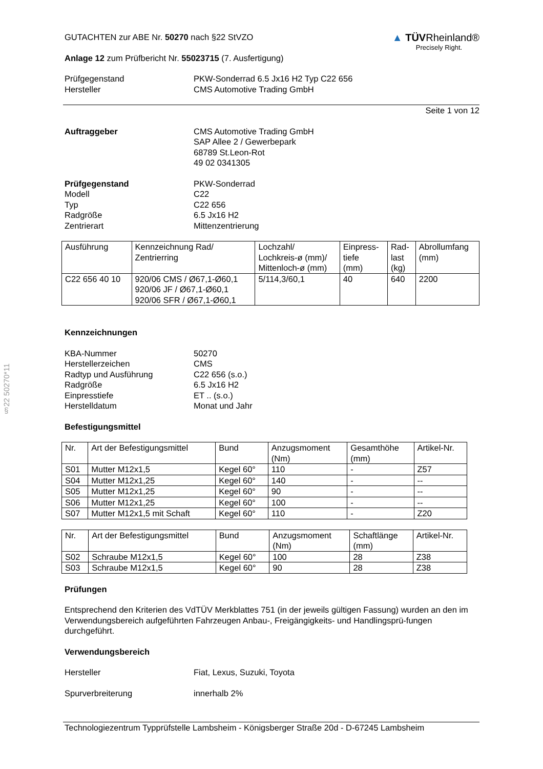§22 50270*11
▲ TÜV Rheinland®
Precisely Right.
GUTACHTEN zur ABE Nr. 50270 nach §22 StVZO
Anlage 12 zum Prüfbericht Nr. 55023715 (7. Ausfertigung)
Prüfgegenstand
Hersteller
PKW-Sonderrad 6.5 Jx16 H2 Typ C22 656
CMS Automotive Trading GmbH
Seite 1 von 12
Auftraggeber CMS Automotive Trading GmbH
SAP Allee 2 / Gewerbepark
68789 St.Leon-Rot
49 02 0341305
Prüfgegenstand
Modell
Typ
Radgröße
Zentrierart
PKW-Sonderrad
C22
C22 656
6.5 Jx16 H2
Mittenzentrierung
| Ausführung | Kennzeichnung Rad/ Zentrierring | Lochzahl/ Lochkreis-ø (mm)/ Mittenloch-ø (mm) | Einpress- tiefe (mm) | Rad- last (kg) | Abrollumfang (mm) |
| C22 656 40 10 | 920/06 CMS / Ø67,1-Ø60,1 920/06 JF / Ø67,1-Ø60,1 920/06 SFR / Ø67,1-Ø60,1 | 5/114,3/60,1 | 40 | 640 | 2200 |
Kennzeichnungen
KBA-Nummer
Herstellerzeichen
Radtyp und Ausführung
Radgröße
Einpresstiefe
Herstelldatum
50270
CMS
C22 656 (s.o.)
6.5 Jx16 H2
ET .. (s.o.)
Monat und Jahr
Befestigungsmittel
| Nr. | Art der Befestigungsmittel | Bund | Anzugsmoment (Nm) | Gesamthöhe (mm) | Artikel-Nr. |
| S01 | Mutter M12x1,5 | Kegel 60° | 110 | - | Z57 |
| S04 | Mutter M12x1,25 | Kegel 60° | 140 | - | -- |
| S05 | Mutter M12x1,25 | Kegel 60° | 90 | - | -- |
| S06 | Mutter M12x1,25 | Kegel 60° | 100 | - | -- |
| S07 | Mutter M12x1,5 mit Schaft | Kegel 60° | 110 | - | Z20 |
| Nr. | Art der Befestigungsmittel | Bund | Anzugsmoment (Nm) | Schaftlänge (mm) | Artikel-Nr. |
| S02 | Schraube M12x1,5 | Kegel 60° | 100 | 28 | Z38 |
| S03 | Schraube M12x1,5 | Kegel 60° | 90 | 28 | Z38 |
Prüfungen
Entsprechend den Kriterien des VdTÜV Merkblattes 751 (in der jeweils gültigen Fassung) wurden an den im Verwendungsbereich aufgeführten Fahrzeugen Anbau-, Freigängigkeits- und Handlingsprü-fungen durchgeführt.
Verwendungsbereich
Hersteller Fiat, Lexus, Suzuki, Toyota
Spurverbreiterung innerhalb 2%
Technologiezentrum Typprüfstelle Lambsheim - Königsberger Straße 20d - D-67245 Lambsheim